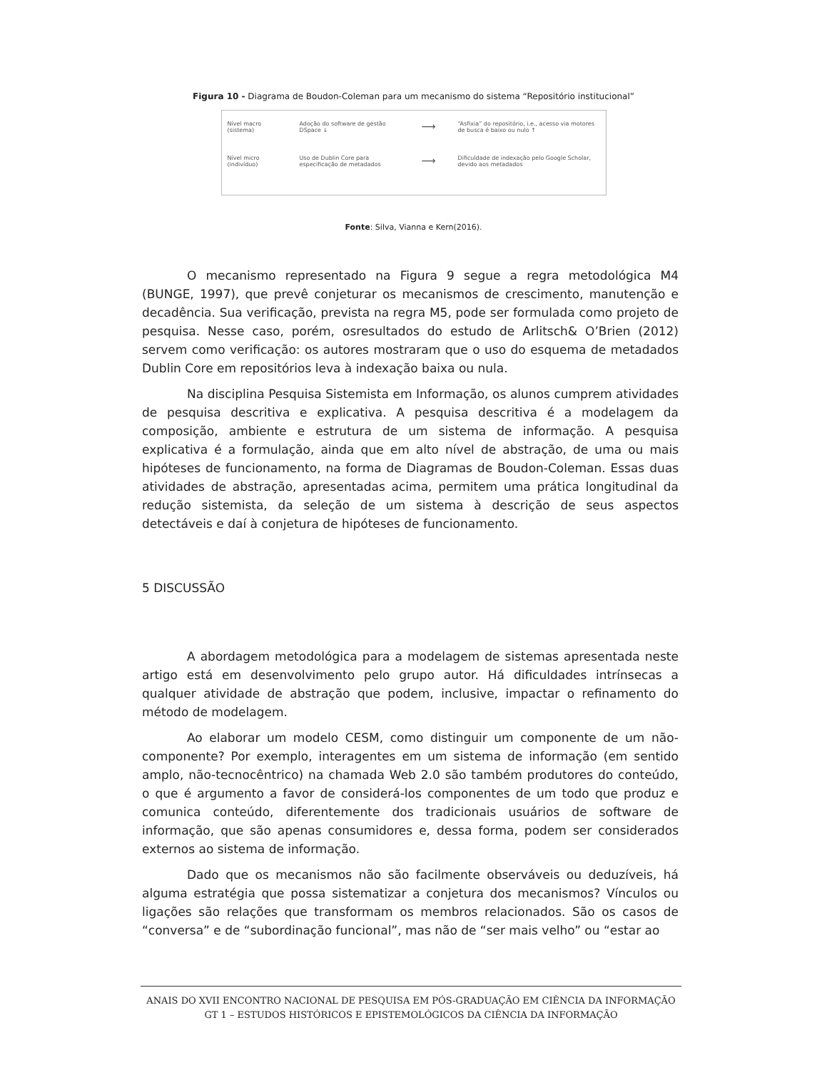Figura 10 - Diagrama de Boudon-Coleman para um mecanismo do sistema “Repositório institucional”
Nível macro
(sistema)
Adoção do software de gestão DSpace ↓
⟶
“Asfixia” do repositório, i.e., acesso via motores de busca é baixo ou nulo ↑
Nível micro
(indivíduo)
Uso de Dublin Core para especificação de metadados
⟶
Dificuldade de indexação pelo Google Scholar, devido aos metadados
Fonte: Silva, Vianna e Kern(2016).
O mecanismo representado na Figura 9 segue a regra metodológica M4 (BUNGE, 1997), que prevê conjeturar os mecanismos de crescimento, manutenção e decadência. Sua verificação, prevista na regra M5, pode ser formulada como projeto de pesquisa. Nesse caso, porém, osresultados do estudo de Arlitsch& O’Brien (2012) servem como verificação: os autores mostraram que o uso do esquema de metadados Dublin Core em repositórios leva à indexação baixa ou nula.
Na disciplina Pesquisa Sistemista em Informação, os alunos cumprem atividades de pesquisa descritiva e explicativa. A pesquisa descritiva é a modelagem da composição, ambiente e estrutura de um sistema de informação. A pesquisa explicativa é a formulação, ainda que em alto nível de abstração, de uma ou mais hipóteses de funcionamento, na forma de Diagramas de Boudon-Coleman. Essas duas atividades de abstração, apresentadas acima, permitem uma prática longitudinal da redução sistemista, da seleção de um sistema à descrição de seus aspectos detectáveis e daí à conjetura de hipóteses de funcionamento.
5 DISCUSSÃO
A abordagem metodológica para a modelagem de sistemas apresentada neste artigo está em desenvolvimento pelo grupo autor. Há dificuldades intrínsecas a qualquer atividade de abstração que podem, inclusive, impactar o refinamento do método de modelagem.
Ao elaborar um modelo CESM, como distinguir um componente de um não-componente? Por exemplo, interagentes em um sistema de informação (em sentido amplo, não-tecnocêntrico) na chamada Web 2.0 são também produtores do conteúdo, o que é argumento a favor de considerá-los componentes de um todo que produz e comunica conteúdo, diferentemente dos tradicionais usuários de software de informação, que são apenas consumidores e, dessa forma, podem ser considerados externos ao sistema de informação.
Dado que os mecanismos não são facilmente observáveis ou deduzíveis, há alguma estratégia que possa sistematizar a conjetura dos mecanismos? Vínculos ou ligações são relações que transformam os membros relacionados. São os casos de “conversa” e de “subordinação funcional”, mas não de “ser mais velho” ou “estar ao
ANAIS DO XVII ENCONTRO NACIONAL DE PESQUISA EM PÓS-GRADUAÇÃO EM CIÊNCIA DA INFORMAÇÃO
GT 1 – ESTUDOS HISTÓRICOS E EPISTEMOLÓGICOS DA CIÊNCIA DA INFORMAÇÃO